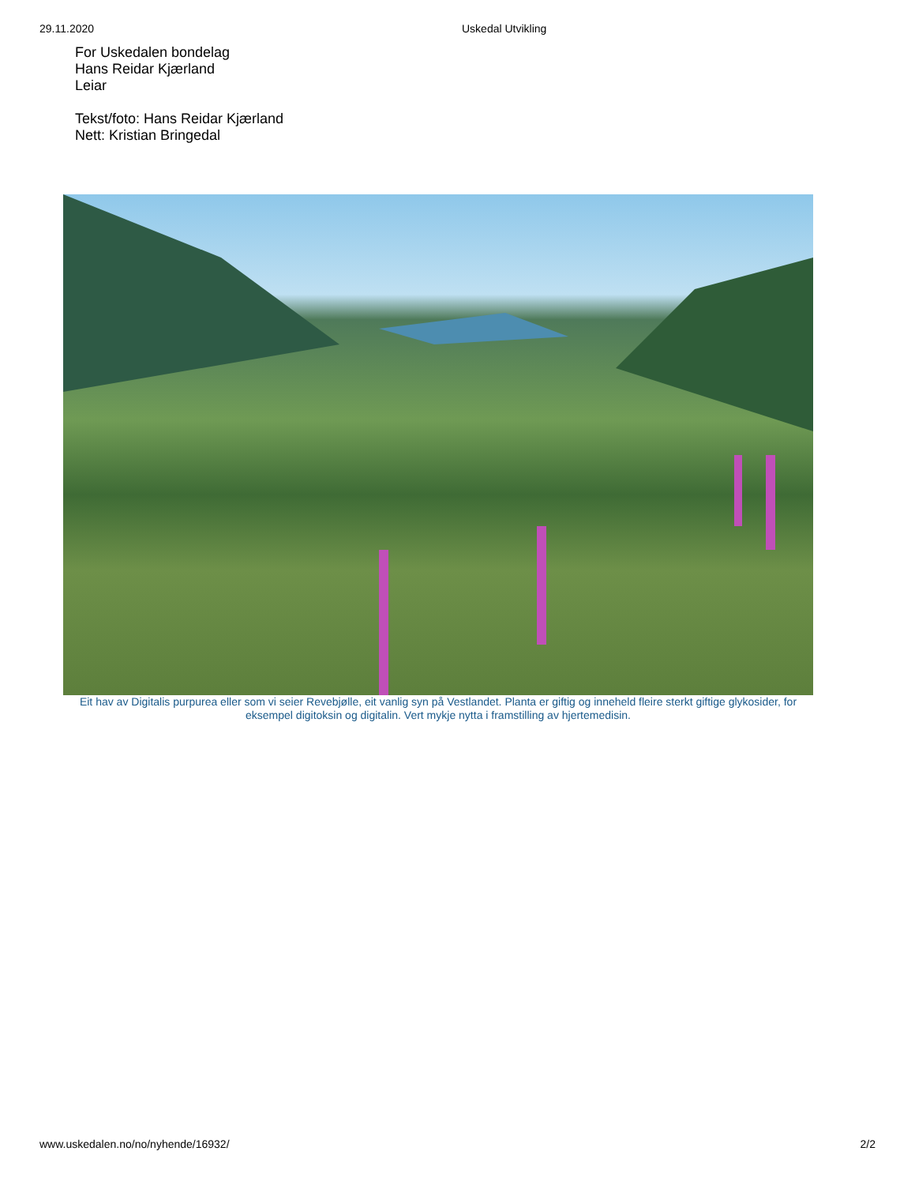29.11.2020 Uskedal Utvikling
For Uskedalen bondelag
Hans Reidar Kjærland
Leiar
Tekst/foto: Hans Reidar Kjærland
Nett: Kristian Bringedal
Eit hav av Digitalis purpurea eller som vi seier Revebjølle, eit vanlig syn på Vestlandet. Planta er giftig og inneheld fleire sterkt giftige glykosider, for eksempel digitoksin og digitalin. Vert mykje nytta i framstilling av hjertemedisin.
www.uskedalen.no/no/nyhende/16932/ 2/2